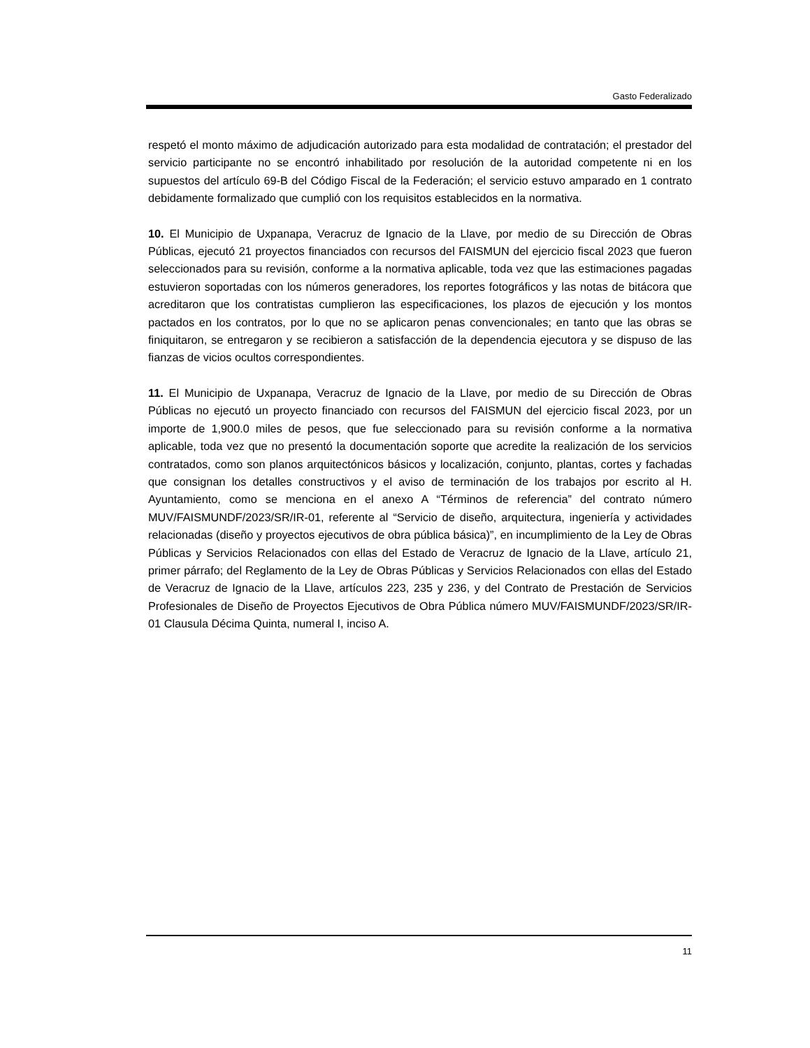Gasto Federalizado
respetó el monto máximo de adjudicación autorizado para esta modalidad de contratación; el prestador del servicio participante no se encontró inhabilitado por resolución de la autoridad competente ni en los supuestos del artículo 69-B del Código Fiscal de la Federación; el servicio estuvo amparado en 1 contrato debidamente formalizado que cumplió con los requisitos establecidos en la normativa.
10. El Municipio de Uxpanapa, Veracruz de Ignacio de la Llave, por medio de su Dirección de Obras Públicas, ejecutó 21 proyectos financiados con recursos del FAISMUN del ejercicio fiscal 2023 que fueron seleccionados para su revisión, conforme a la normativa aplicable, toda vez que las estimaciones pagadas estuvieron soportadas con los números generadores, los reportes fotográficos y las notas de bitácora que acreditaron que los contratistas cumplieron las especificaciones, los plazos de ejecución y los montos pactados en los contratos, por lo que no se aplicaron penas convencionales; en tanto que las obras se finiquitaron, se entregaron y se recibieron a satisfacción de la dependencia ejecutora y se dispuso de las fianzas de vicios ocultos correspondientes.
11. El Municipio de Uxpanapa, Veracruz de Ignacio de la Llave, por medio de su Dirección de Obras Públicas no ejecutó un proyecto financiado con recursos del FAISMUN del ejercicio fiscal 2023, por un importe de 1,900.0 miles de pesos, que fue seleccionado para su revisión conforme a la normativa aplicable, toda vez que no presentó la documentación soporte que acredite la realización de los servicios contratados, como son planos arquitectónicos básicos y localización, conjunto, plantas, cortes y fachadas que consignan los detalles constructivos y el aviso de terminación de los trabajos por escrito al H. Ayuntamiento, como se menciona en el anexo A “Términos de referencia” del contrato número MUV/FAISMUNDF/2023/SR/IR-01, referente al “Servicio de diseño, arquitectura, ingeniería y actividades relacionadas (diseño y proyectos ejecutivos de obra pública básica)”, en incumplimiento de la Ley de Obras Públicas y Servicios Relacionados con ellas del Estado de Veracruz de Ignacio de la Llave, artículo 21, primer párrafo; del Reglamento de la Ley de Obras Públicas y Servicios Relacionados con ellas del Estado de Veracruz de Ignacio de la Llave, artículos 223, 235 y 236, y del Contrato de Prestación de Servicios Profesionales de Diseño de Proyectos Ejecutivos de Obra Pública número MUV/FAISMUNDF/2023/SR/IR-01 Clausula Décima Quinta, numeral I, inciso A.
11